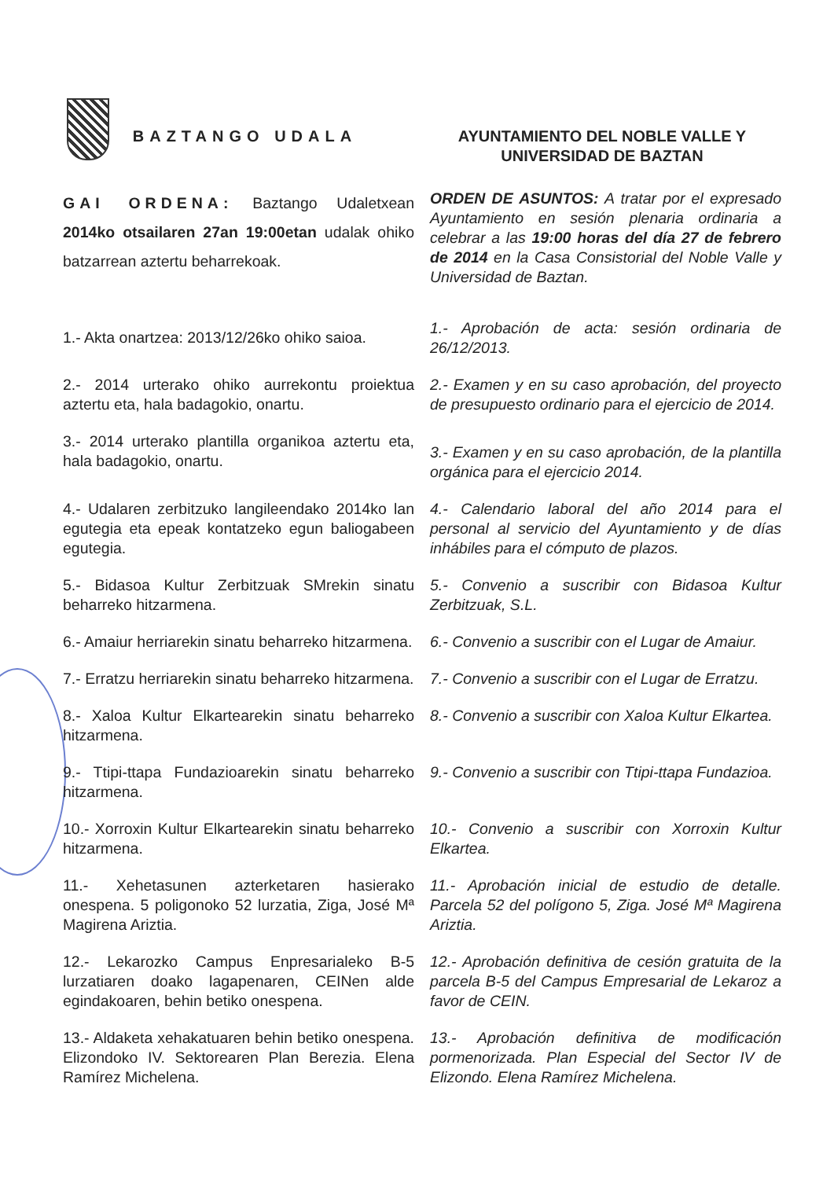BAZTANGO UDALA AYUNTAMIENTO DEL NOBLE VALLE Y
UNIVERSIDAD DE BAZTAN
GAI ORDENA: Baztango Udaletxean 2014ko otsailaren 27an 19:00etan udalak ohiko batzarrean aztertu beharrekoak.
ORDEN DE ASUNTOS: A tratar por el expresado Ayuntamiento en sesión plenaria ordinaria a celebrar a las 19:00 horas del día 27 de febrero de 2014 en la Casa Consistorial del Noble Valle y Universidad de Baztan.
1.- Akta onartzea: 2013/12/26ko ohiko saioa.
1.- Aprobación de acta: sesión ordinaria de 26/12/2013.
2.- 2014 urterako ohiko aurrekontu proiektua aztertu eta, hala badagokio, onartu.
2.- Examen y en su caso aprobación, del proyecto de presupuesto ordinario para el ejercicio de 2014.
3.- 2014 urterako plantilla organikoa aztertu eta, hala badagokio, onartu.
3.- Examen y en su caso aprobación, de la plantilla orgánica para el ejercicio 2014.
4.- Udalaren zerbitzuko langileendako 2014ko lan egutegia eta epeak kontatzeko egun baliogabeen egutegia.
4.- Calendario laboral del año 2014 para el personal al servicio del Ayuntamiento y de días inhábiles para el cómputo de plazos.
5.- Bidasoa Kultur Zerbitzuak SMrekin sinatu beharreko hitzarmena.
5.- Convenio a suscribir con Bidasoa Kultur Zerbitzuak, S.L.
6.- Amaiur herriarekin sinatu beharreko hitzarmena.
6.- Convenio a suscribir con el Lugar de Amaiur.
7.- Erratzu herriarekin sinatu beharreko hitzarmena.
7.- Convenio a suscribir con el Lugar de Erratzu.
8.- Xaloa Kultur Elkartearekin sinatu beharreko hitzarmena.
8.- Convenio a suscribir con Xaloa Kultur Elkartea.
9.- Ttipi-ttapa Fundazioarekin sinatu beharreko hitzarmena.
9.- Convenio a suscribir con Ttipi-ttapa Fundazioa.
10.- Xorroxin Kultur Elkartearekin sinatu beharreko hitzarmena.
10.- Convenio a suscribir con Xorroxin Kultur Elkartea.
11.- Xehetasunen azterketaren hasierako onespena. 5 poligonoko 52 lurzatia, Ziga, José Mª Magirena Ariztia.
11.- Aprobación inicial de estudio de detalle. Parcela 52 del polígono 5, Ziga. José Mª Magirena Ariztia.
12.- Lekarozko Campus Enpresarialeko B-5 lurzatiaren doako lagapenaren, CEINen alde egindakoaren, behin betiko onespena.
12.- Aprobación definitiva de cesión gratuita de la parcela B-5 del Campus Empresarial de Lekaroz a favor de CEIN.
13.- Aldaketa xehakatuaren behin betiko onespena. Elizondoko IV. Sektorearen Plan Berezia. Elena Ramírez Michelena.
13.- Aprobación definitiva de modificación pormenorizada. Plan Especial del Sector IV de Elizondo. Elena Ramírez Michelena.